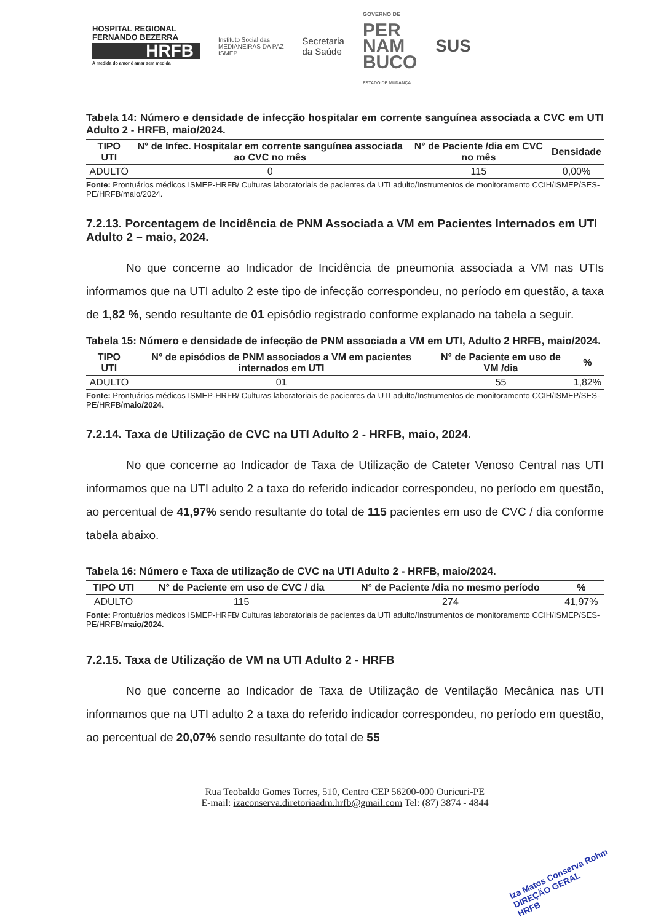HOSPITAL REGIONAL
FERNANDO BEZERRA
HRFB
A medida do amor é amar sem medida
Instituto Social das
MEDIANEIRAS DA PAZ
ISMEP
Secretaria
da Saúde
GOVERNO DE
PER
NAM
BUCO
ESTADO DE MUDANÇA
SUS
Tabela 14: Número e densidade de infecção hospitalar em corrente sanguínea associada a CVC em UTI Adulto 2 - HRFB, maio/2024.
| TIPO UTI | N° de Infec. Hospitalar em corrente sanguínea associada ao CVC no mês | N° de Paciente /dia em CVC no mês | Densidade |
| --- | --- | --- | --- |
| ADULTO | 0 | 115 | 0,00% |
Fonte: Prontuários médicos ISMEP-HRFB/ Culturas laboratoriais de pacientes da UTI adulto/Instrumentos de monitoramento CCIH/ISMEP/SES-PE/HRFB/maio/2024.
7.2.13. Porcentagem de Incidência de PNM Associada a VM em Pacientes Internados em UTI Adulto 2 – maio, 2024.
No que concerne ao Indicador de Incidência de pneumonia associada a VM nas UTIs informamos que na UTI adulto 2 este tipo de infecção correspondeu, no período em questão, a taxa de 1,82 %, sendo resultante de 01 episódio registrado conforme explanado na tabela a seguir.
Tabela 15: Número e densidade de infecção de PNM associada a VM em UTI, Adulto 2 HRFB, maio/2024.
| TIPO UTI | N° de episódios de PNM associados a VM em pacientes internados em UTI | N° de Paciente em uso de VM /dia | % |
| --- | --- | --- | --- |
| ADULTO | 01 | 55 | 1,82% |
Fonte: Prontuários médicos ISMEP-HRFB/ Culturas laboratoriais de pacientes da UTI adulto/Instrumentos de monitoramento CCIH/ISMEP/SES-PE/HRFB/maio/2024.
7.2.14. Taxa de Utilização de CVC na UTI Adulto 2 - HRFB, maio, 2024.
No que concerne ao Indicador de Taxa de Utilização de Cateter Venoso Central nas UTI informamos que na UTI adulto 2 a taxa do referido indicador correspondeu, no período em questão, ao percentual de 41,97% sendo resultante do total de 115 pacientes em uso de CVC / dia conforme tabela abaixo.
Tabela 16: Número e Taxa de utilização de CVC na UTI Adulto 2 - HRFB, maio/2024.
| TIPO UTI | N° de Paciente em uso de CVC / dia | N° de Paciente /dia no mesmo período | % |
| --- | --- | --- | --- |
| ADULTO | 115 | 274 | 41,97% |
Fonte: Prontuários médicos ISMEP-HRFB/ Culturas laboratoriais de pacientes da UTI adulto/Instrumentos de monitoramento CCIH/ISMEP/SES-PE/HRFB/maio/2024.
7.2.15. Taxa de Utilização de VM na UTI Adulto 2 - HRFB
No que concerne ao Indicador de Taxa de Utilização de Ventilação Mecânica nas UTI informamos que na UTI adulto 2 a taxa do referido indicador correspondeu, no período em questão, ao percentual de 20,07% sendo resultante do total de 55
Rua Teobaldo Gomes Torres, 510, Centro CEP 56200-000 Ouricuri-PE
E-mail: izaconserva.diretoriaadm.hrfb@gmail.com Tel: (87) 3874 - 4844
Iza Matos Conserva Rohm
DIREÇÃO GERAL
HRFB